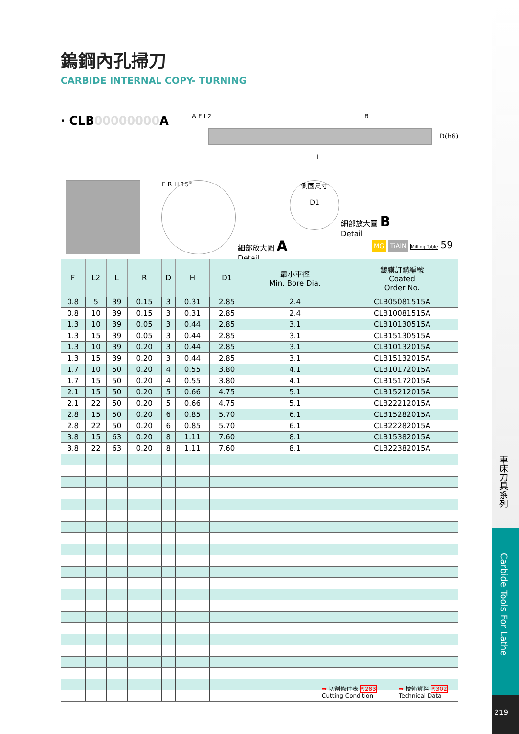鎢鋼內孔掃刀
CARBIDE INTERNAL COPY- TURNING
· CLB00000000 A A F L2 B
D(h6)
L
F R H 15°
側固尺寸
D1
細部放大圖 A
Detail
細部放大圖 B
Detail
MG TiAlN Milling Table 59
| F | L2 | L | R | D | H | D1 | 最小車徑 Min. Bore Dia. | 鍍膜訂購編號 Coated Order No. |
| --- | --- | --- | --- | --- | --- | --- | --- | --- |
| 0.8 | 5 | 39 | 0.15 | 3 | 0.31 | 2.85 | 2.4 | CLB05081515A |
| 0.8 | 10 | 39 | 0.15 | 3 | 0.31 | 2.85 | 2.4 | CLB10081515A |
| 1.3 | 10 | 39 | 0.05 | 3 | 0.44 | 2.85 | 3.1 | CLB10130515A |
| 1.3 | 15 | 39 | 0.05 | 3 | 0.44 | 2.85 | 3.1 | CLB15130515A |
| 1.3 | 10 | 39 | 0.20 | 3 | 0.44 | 2.85 | 3.1 | CLB10132015A |
| 1.3 | 15 | 39 | 0.20 | 3 | 0.44 | 2.85 | 3.1 | CLB15132015A |
| 1.7 | 10 | 50 | 0.20 | 4 | 0.55 | 3.80 | 4.1 | CLB10172015A |
| 1.7 | 15 | 50 | 0.20 | 4 | 0.55 | 3.80 | 4.1 | CLB15172015A |
| 2.1 | 15 | 50 | 0.20 | 5 | 0.66 | 4.75 | 5.1 | CLB15212015A |
| 2.1 | 22 | 50 | 0.20 | 5 | 0.66 | 4.75 | 5.1 | CLB22212015A |
| 2.8 | 15 | 50 | 0.20 | 6 | 0.85 | 5.70 | 6.1 | CLB15282015A |
| 2.8 | 22 | 50 | 0.20 | 6 | 0.85 | 5.70 | 6.1 | CLB22282015A |
| 3.8 | 15 | 63 | 0.20 | 8 | 1.11 | 7.60 | 8.1 | CLB15382015A |
| 3.8 | 22 | 63 | 0.20 | 8 | 1.11 | 7.60 | 8.1 | CLB22382015A |
➡ 切削條件表 P.283
Cutting Condition
➡ 技術資料 P.302
Technical Data
車床刀具系列
Carbide Tools For Lathe
219